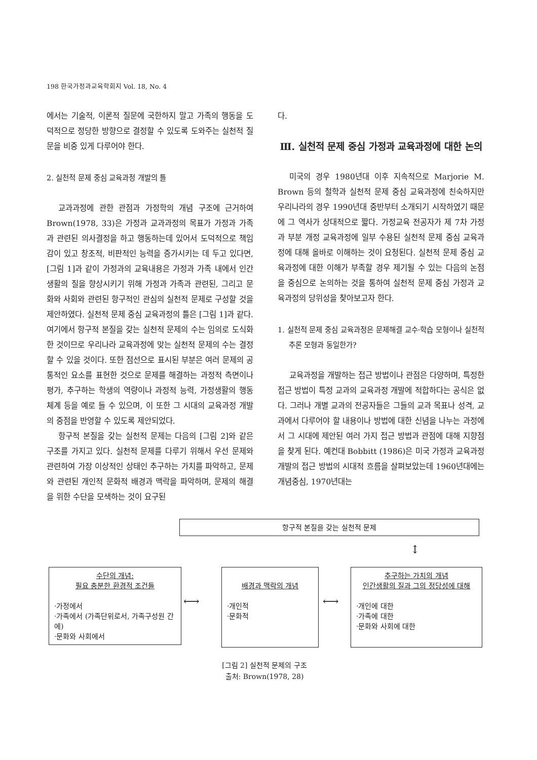198 한국가정과교육학회지 Vol. 18, No. 4
에서는 기술적, 이론적 질문에 국한하지 말고 가족의 행동을 도덕적으로 정당한 방향으로 결정할 수 있도록 도와주는 실천적 질문을 비중 있게 다루어야 한다.
2. 실천적 문제 중심 교육과정 개발의 틀
교과과정에 관한 관점과 가정학의 개념 구조에 근거하여 Brown(1978, 33)은 가정과 교과과정의 목표가 가정과 가족과 관련된 의사결정을 하고 행동하는데 있어서 도덕적으로 책임감이 있고 창조적, 비판적인 능력을 증가시키는 데 두고 있다면, [그림 1]과 같이 가정과의 교육내용은 가정과 가족 내에서 인간 생활의 질을 향상시키기 위해 가정과 가족과 관련된, 그리고 문화와 사회와 관련된 항구적인 관심의 실천적 문제로 구성할 것을 제안하였다. 실천적 문제 중심 교육과정의 틀은 [그림 1]과 같다. 여기에서 항구적 본질을 갖는 실천적 문제의 수는 임의로 도식화 한 것이므로 우리나라 교육과정에 맞는 실천적 문제의 수는 결정할 수 있을 것이다. 또한 점선으로 표시된 부분은 여러 문제의 공통적인 요소를 표현한 것으로 문제를 해결하는 과정적 측면이나 평가, 추구하는 학생의 역량이나 과정적 능력, 가정생활의 행동체계 등을 예로 들 수 있으며, 이 또한 그 시대의 교육과정 개발의 중점을 반영할 수 있도록 제안되었다.
항구적 본질을 갖는 실천적 문제는 다음의 [그림 2]와 같은 구조를 가지고 있다. 실천적 문제를 다루기 위해서 우선 문제와 관련하여 가장 이상적인 상태인 추구하는 가치를 파악하고, 문제와 관련된 개인적 문화적 배경과 맥락을 파악하며, 문제의 해결을 위한 수단을 모색하는 것이 요구된
다.
Ⅲ. 실천적 문제 중심 가정과 교육과정에 대한 논의
미국의 경우 1980년대 이후 지속적으로 Marjorie M. Brown 등의 철학과 실천적 문제 중심 교육과정에 친숙하지만 우리나라의 경우 1990년대 중반부터 소개되기 시작하였기 때문에 그 역사가 상대적으로 짧다. 가정교육 전공자가 제 7차 가정과 부분 개정 교육과정에 일부 수용된 실천적 문제 중심 교육과정에 대해 올바로 이해하는 것이 요청된다. 실천적 문제 중심 교육과정에 대한 이해가 부족할 경우 제기될 수 있는 다음의 논점을 중심으로 논의하는 것을 통하여 실천적 문제 중심 가정과 교육과정의 당위성을 찾아보고자 한다.
1. 실천적 문제 중심 교육과정은 문제해결 교수·학습 모형이나 실천적 추론 모형과 동일한가?
교육과정을 개발하는 접근 방법이나 관점은 다양하며, 특정한 접근 방법이 특정 교과의 교육과정 개발에 적합하다는 공식은 없다. 그러나 개별 교과의 전공자들은 그들의 교과 목표나 성격, 교과에서 다루어야 할 내용이나 방법에 대한 신념을 나누는 과정에서 그 시대에 제안된 여러 가지 접근 방법과 관점에 대해 지향점을 찾게 된다. 예컨대 Bobbitt (1986)은 미국 가정과 교육과정 개발의 접근 방법의 시대적 흐름을 살펴보았는데 1960년대에는 개념중심, 1970년대는
항구적 본질을 갖는 실천적 문제
↕
수단의 개념:
필요 충분한 환경적 조건들
·가정에서
·가족에서 (가족단위로서, 가족구성원 간에)
·문화와 사회에서
⟷
배경과 맥락의 개념
·개인적
·문화적
⟷
추구하는 가치의 개념
인간생활의 질과 그의 정당성에 대해
·개인에 대한
·가족에 대한
·문화와 사회에 대한
[그림 2] 실천적 문제의 구조
출처: Brown(1978, 28)